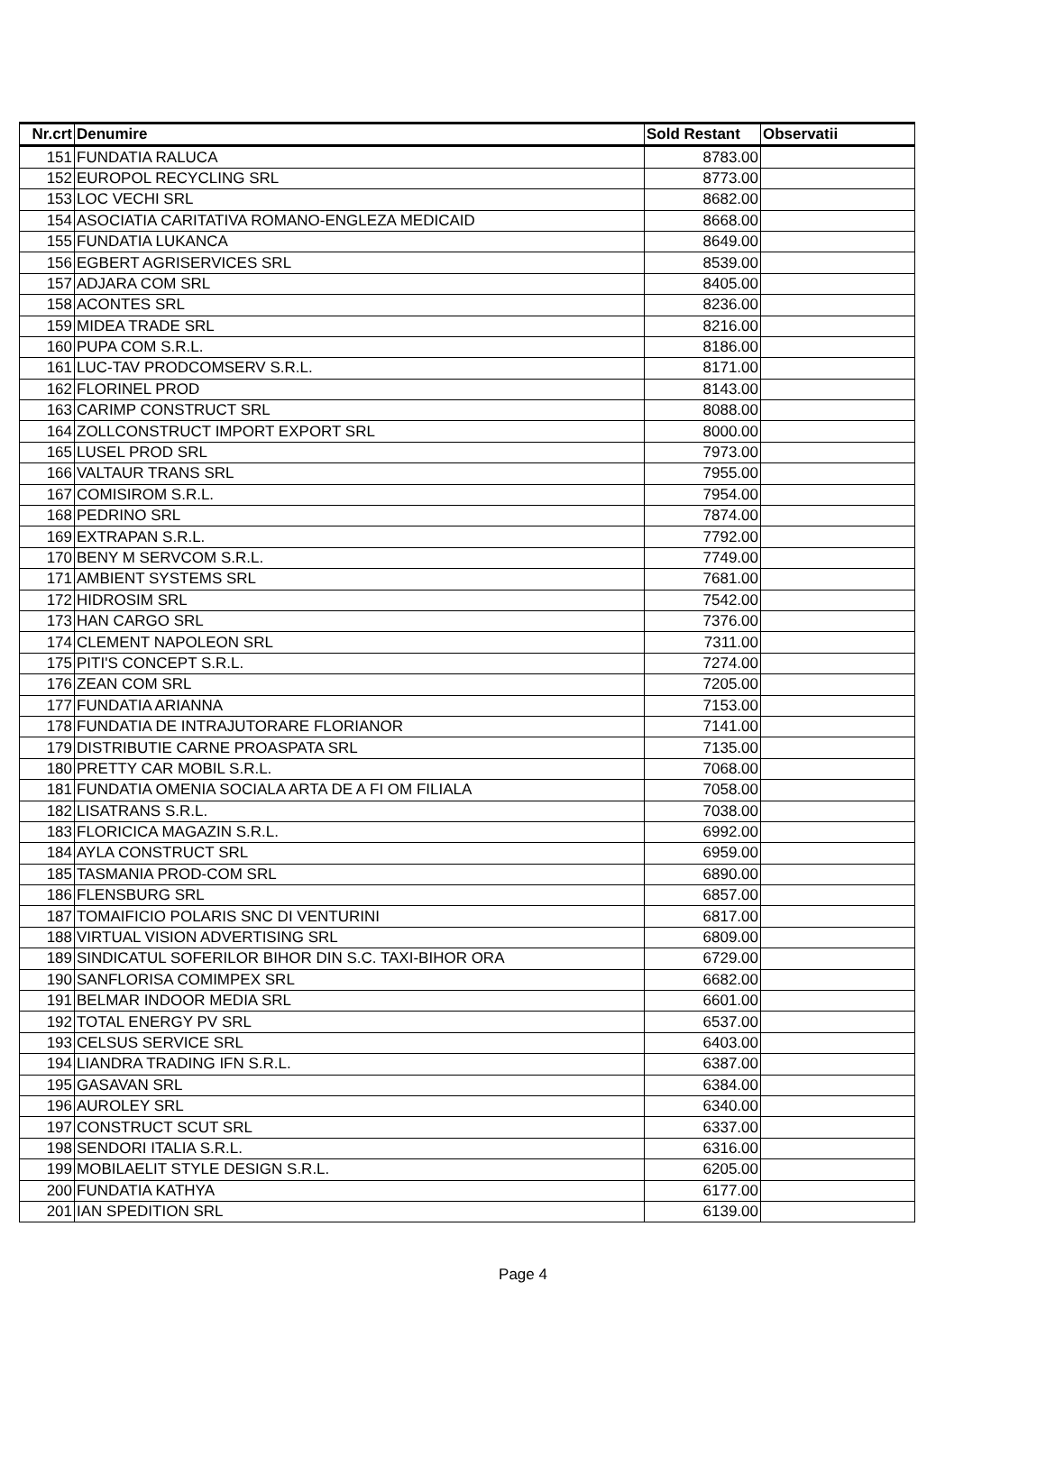| Nr.crt | Denumire | Sold Restant | Observatii |
| --- | --- | --- | --- |
| 151 | FUNDATIA RALUCA | 8783.00 | |
| 152 | EUROPOL RECYCLING SRL | 8773.00 | |
| 153 | LOC VECHI SRL | 8682.00 | |
| 154 | ASOCIATIA CARITATIVA ROMANO-ENGLEZA MEDICAID | 8668.00 | |
| 155 | FUNDATIA LUKANCA | 8649.00 | |
| 156 | EGBERT AGRISERVICES SRL | 8539.00 | |
| 157 | ADJARA COM SRL | 8405.00 | |
| 158 | ACONTES SRL | 8236.00 | |
| 159 | MIDEA TRADE SRL | 8216.00 | |
| 160 | PUPA COM S.R.L. | 8186.00 | |
| 161 | LUC-TAV PRODCOMSERV S.R.L. | 8171.00 | |
| 162 | FLORINEL PROD | 8143.00 | |
| 163 | CARIMP CONSTRUCT SRL | 8088.00 | |
| 164 | ZOLLCONSTRUCT IMPORT EXPORT SRL | 8000.00 | |
| 165 | LUSEL PROD SRL | 7973.00 | |
| 166 | VALTAUR TRANS SRL | 7955.00 | |
| 167 | COMISIROM S.R.L. | 7954.00 | |
| 168 | PEDRINO SRL | 7874.00 | |
| 169 | EXTRAPAN S.R.L. | 7792.00 | |
| 170 | BENY M SERVCOM S.R.L. | 7749.00 | |
| 171 | AMBIENT SYSTEMS SRL | 7681.00 | |
| 172 | HIDROSIM SRL | 7542.00 | |
| 173 | HAN CARGO SRL | 7376.00 | |
| 174 | CLEMENT NAPOLEON SRL | 7311.00 | |
| 175 | PITI'S CONCEPT S.R.L. | 7274.00 | |
| 176 | ZEAN COM SRL | 7205.00 | |
| 177 | FUNDATIA ARIANNA | 7153.00 | |
| 178 | FUNDATIA DE INTRAJUTORARE FLORIANOR | 7141.00 | |
| 179 | DISTRIBUTIE CARNE PROASPATA SRL | 7135.00 | |
| 180 | PRETTY CAR MOBIL S.R.L. | 7068.00 | |
| 181 | FUNDATIA OMENIA SOCIALA ARTA DE A FI OM FILIALA | 7058.00 | |
| 182 | LISATRANS S.R.L. | 7038.00 | |
| 183 | FLORICICA MAGAZIN S.R.L. | 6992.00 | |
| 184 | AYLA CONSTRUCT SRL | 6959.00 | |
| 185 | TASMANIA PROD-COM SRL | 6890.00 | |
| 186 | FLENSBURG SRL | 6857.00 | |
| 187 | TOMAIFICIO POLARIS SNC DI VENTURINI | 6817.00 | |
| 188 | VIRTUAL VISION ADVERTISING SRL | 6809.00 | |
| 189 | SINDICATUL SOFERILOR BIHOR DIN S.C. TAXI-BIHOR ORA | 6729.00 | |
| 190 | SANFLORISA COMIMPEX SRL | 6682.00 | |
| 191 | BELMAR INDOOR MEDIA SRL | 6601.00 | |
| 192 | TOTAL ENERGY PV SRL | 6537.00 | |
| 193 | CELSUS SERVICE SRL | 6403.00 | |
| 194 | LIANDRA TRADING IFN S.R.L. | 6387.00 | |
| 195 | GASAVAN SRL | 6384.00 | |
| 196 | AUROLEY SRL | 6340.00 | |
| 197 | CONSTRUCT SCUT SRL | 6337.00 | |
| 198 | SENDORI ITALIA S.R.L. | 6316.00 | |
| 199 | MOBILAELIT STYLE DESIGN S.R.L. | 6205.00 | |
| 200 | FUNDATIA KATHYA | 6177.00 | |
| 201 | IAN SPEDITION SRL | 6139.00 | |
Page 4